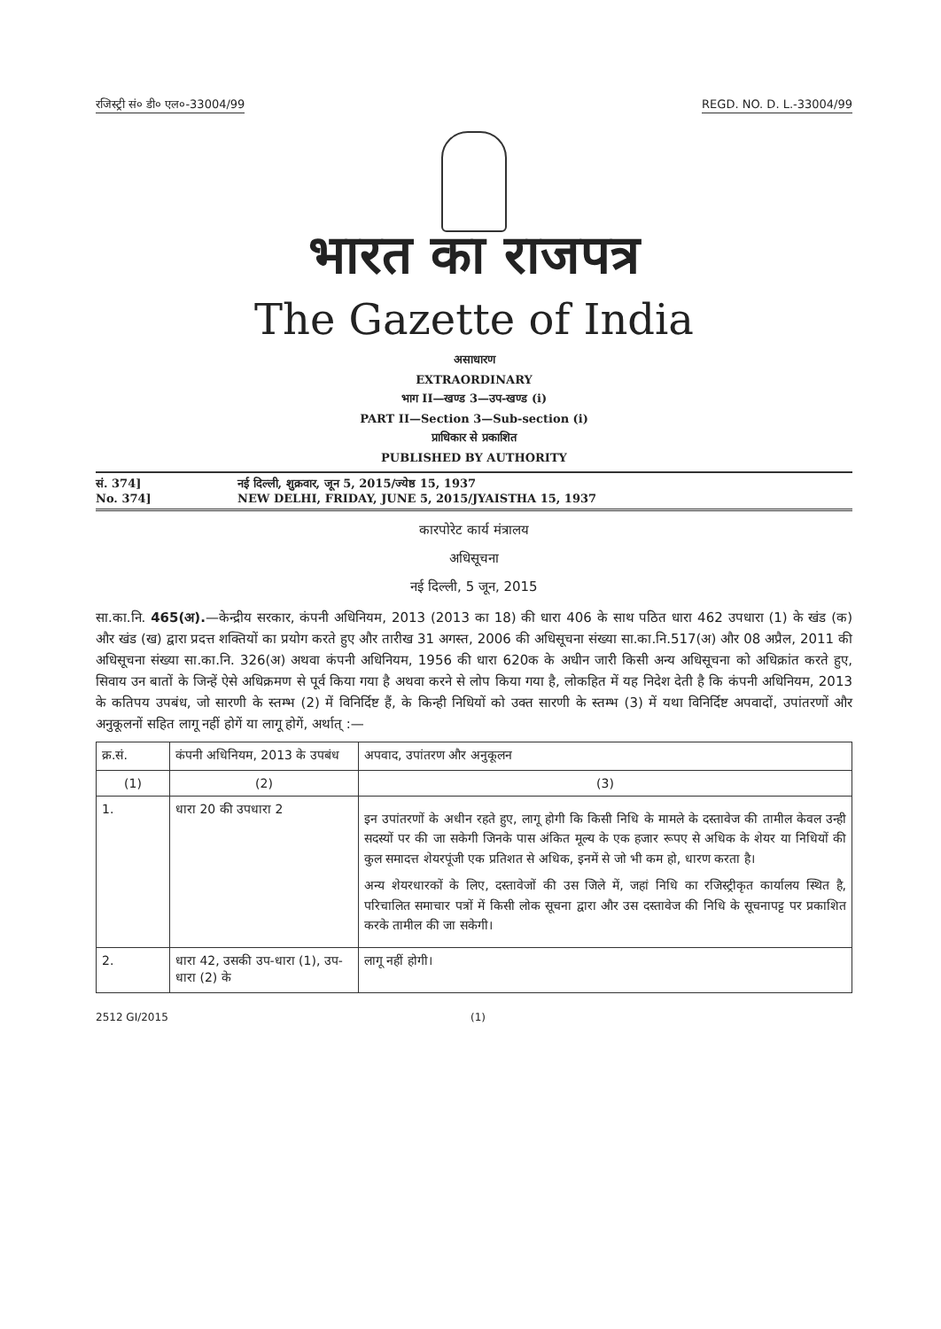रजिस्ट्री सं० डी० एल०-33004/99 REGD. NO. D. L.-33004/99
भारत का राजपत्र
The Gazette of India
असाधारण
EXTRAORDINARY
भाग II—खण्ड 3—उप-खण्ड (i)
PART II—Section 3—Sub-section (i)
प्राधिकार से प्रकाशित
PUBLISHED BY AUTHORITY
सं. 374] नई दिल्ली, शुक्रवार, जून 5, 2015/ज्येष्ठ 15, 1937
No. 374] NEW DELHI, FRIDAY, JUNE 5, 2015/JYAISTHA 15, 1937
कारपोरेट कार्य मंत्रालय
अधिसूचना
नई दिल्ली, 5 जून, 2015
सा.का.नि. 465(अ).—केन्द्रीय सरकार, कंपनी अधिनियम, 2013 (2013 का 18) की धारा 406 के साथ पठित धारा 462 उपधारा (1) के खंड (क) और खंड (ख) द्वारा प्रदत्त शक्तियों का प्रयोग करते हुए और तारीख 31 अगस्त, 2006 की अधिसूचना संख्या सा.का.नि.517(अ) और 08 अप्रैल, 2011 की अधिसूचना संख्या सा.का.नि. 326(अ) अथवा कंपनी अधिनियम, 1956 की धारा 620क के अधीन जारी किसी अन्य अधिसूचना को अधिक्रांत करते हुए, सिवाय उन बातों के जिन्हें ऐसे अधिक्रमण से पूर्व किया गया है अथवा करने से लोप किया गया है, लोकहित में यह निदेश देती है कि कंपनी अधिनियम, 2013 के कतिपय उपबंध, जो सारणी के स्तम्भ (2) में विनिर्दिष्ट हैं, के किन्ही निधियों को उक्त सारणी के स्तम्भ (3) में यथा विनिर्दिष्ट अपवादों, उपांतरणों और अनुकूलनों सहित लागू नहीं होगें या लागू होगें, अर्थात् :—
| क्र.सं. | कंपनी अधिनियम, 2013 के उपबंध | अपवाद, उपांतरण और अनुकूलन |
| --- | --- | --- |
| (1) | (2) | (3) |
| 1. | धारा 20 की उपधारा 2 | इन उपांतरणों के अधीन रहते हुए, लागू होगी कि किसी निधि के मामले के दस्तावेज की तामील केवल उन्ही सदस्यों पर की जा सकेगी जिनके पास अंकित मूल्य के एक हजार रूपए से अधिक के शेयर या निधियों की कुल समादत्त शेयरपूंजी एक प्रतिशत से अधिक, इनमें से जो भी कम हो, धारण करता है। अन्य शेयरधारकों के लिए, दस्तावेजों की उस जिले में, जहां निधि का रजिस्ट्रीकृत कार्यालय स्थित है, परिचालित समाचार पत्रों में किसी लोक सूचना द्वारा और उस दस्तावेज की निधि के सूचनापट्ट पर प्रकाशित करके तामील की जा सकेगी। |
| 2. | धारा 42, उसकी उप-धारा (1), उप-धारा (2) के | लागू नहीं होगी। |
2512 GI/2015 (1)